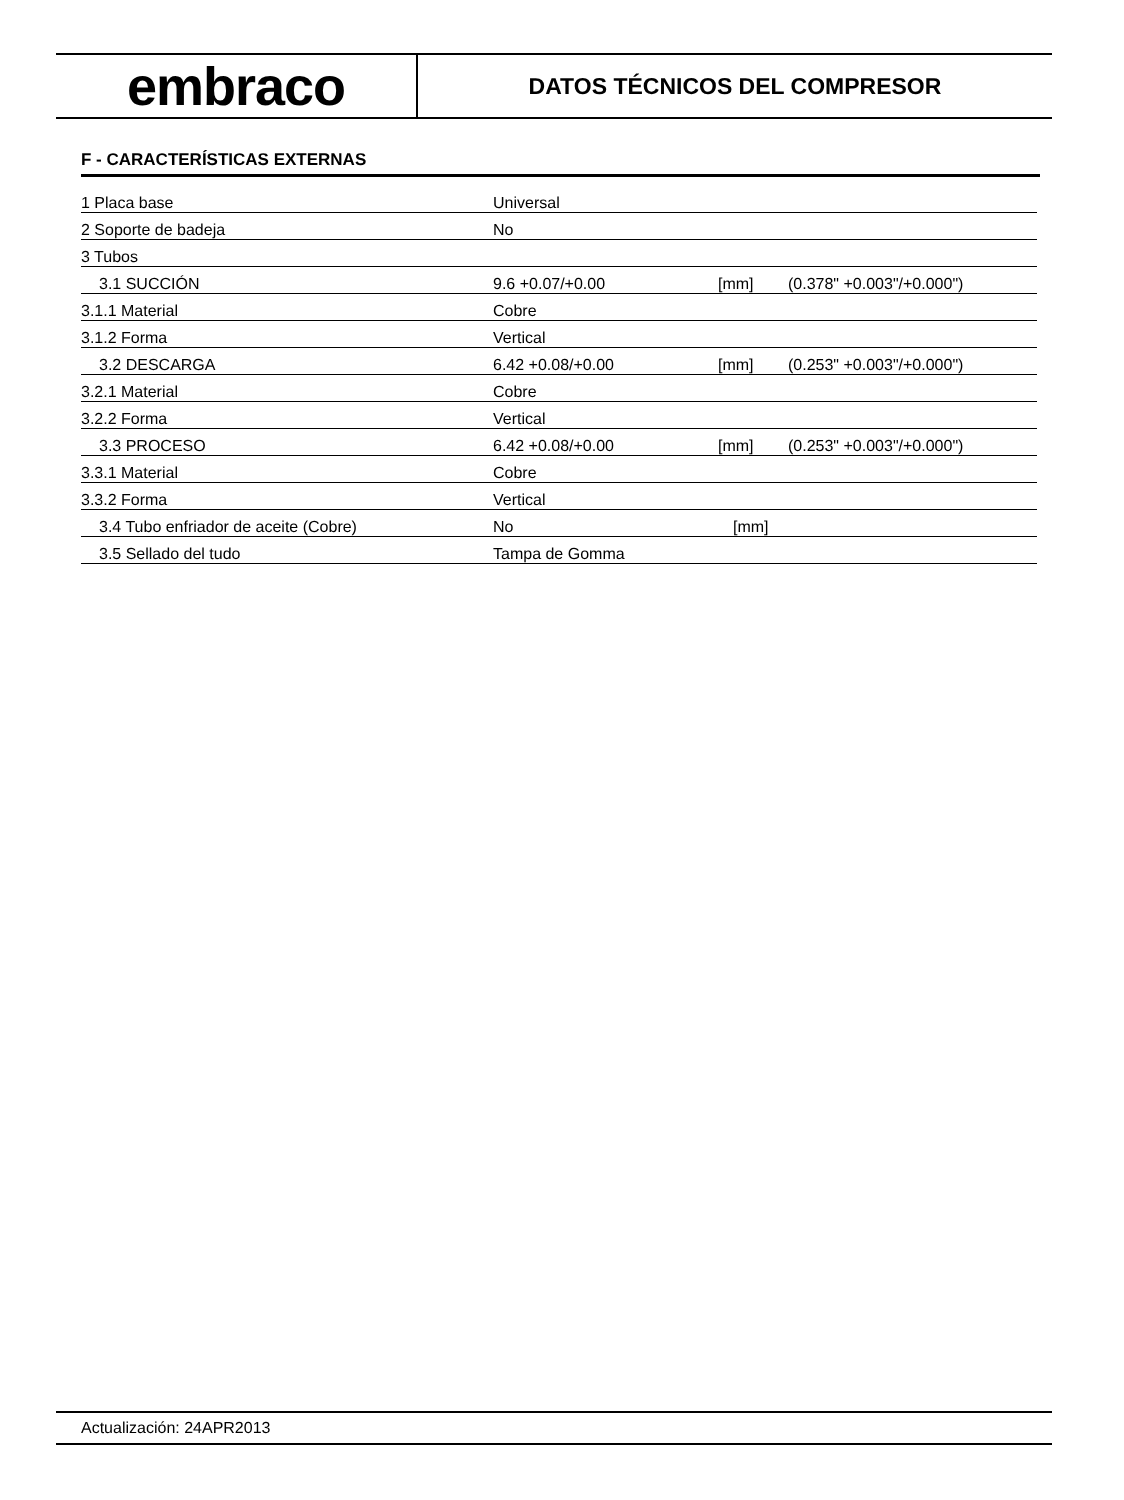embraco
DATOS TÉCNICOS DEL COMPRESOR
F - CARACTERÍSTICAS EXTERNAS
| 1 Placa base | Universal | | |
| 2 Soporte de badeja | No | | |
| 3 Tubos | | | |
| 3.1 SUCCIÓN | 9.6 +0.07/+0.00 | [mm] | (0.378" +0.003"/+0.000") |
| 3.1.1 Material | Cobre | | |
| 3.1.2 Forma | Vertical | | |
| 3.2 DESCARGA | 6.42 +0.08/+0.00 | [mm] | (0.253" +0.003"/+0.000") |
| 3.2.1 Material | Cobre | | |
| 3.2.2 Forma | Vertical | | |
| 3.3 PROCESO | 6.42 +0.08/+0.00 | [mm] | (0.253" +0.003"/+0.000") |
| 3.3.1 Material | Cobre | | |
| 3.3.2 Forma | Vertical | | |
| 3.4 Tubo enfriador de aceite (Cobre) | No | [mm] | |
| 3.5 Sellado del tudo | Tampa de Gomma | | |
Actualización: 24APR2013